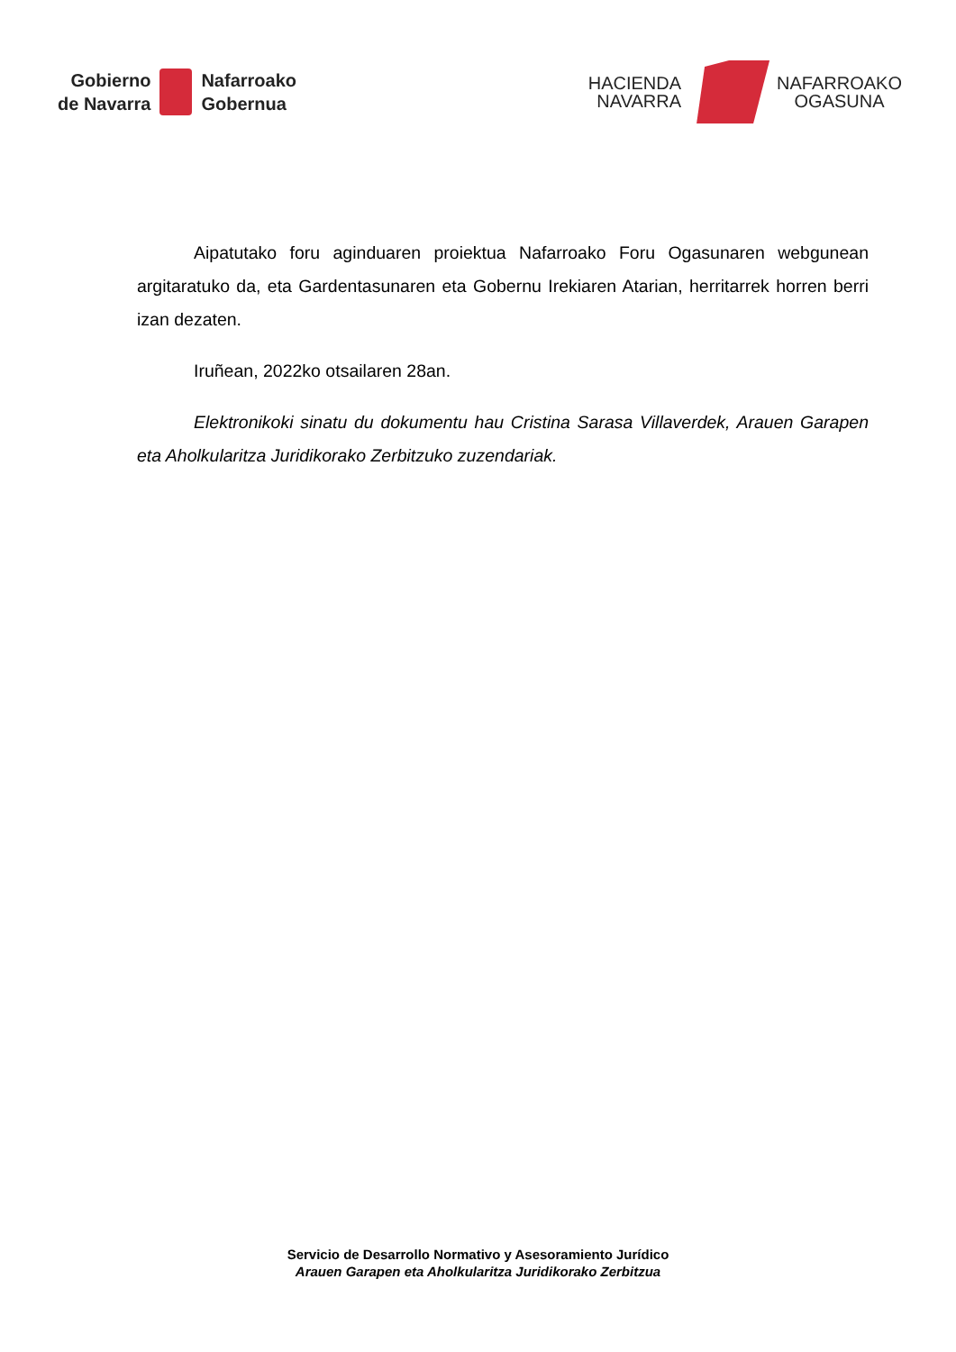Gobierno
de Navarra
Nafarroako
Gobernua
HACIENDA
NAVARRA
NAFARROAKO
OGASUNA
Aipatutako foru aginduaren proiektua Nafarroako Foru Ogasunaren webgunean argitaratuko da, eta Gardentasunaren eta Gobernu Irekiaren Atarian, herritarrek horren berri izan dezaten.
Iruñean, 2022ko otsailaren 28an.
Elektronikoki sinatu du dokumentu hau Cristina Sarasa Villaverdek, Arauen Garapen eta Aholkularitza Juridikorako Zerbitzuko zuzendariak.
Servicio de Desarrollo Normativo y Asesoramiento Jurídico
Arauen Garapen eta Aholkularitza Juridikorako Zerbitzua